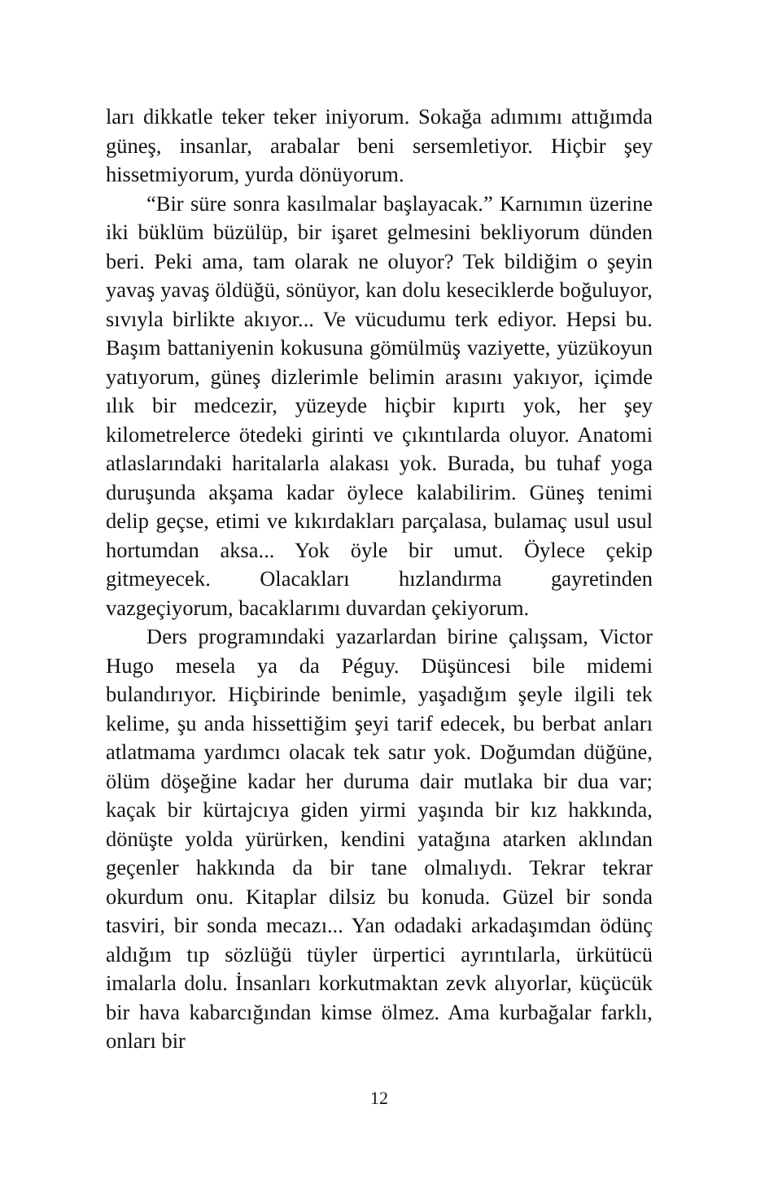ları dikkatle teker teker iniyorum. Sokağa adımımı attığımda güneş, insanlar, arabalar beni sersemletiyor. Hiçbir şey hissetmiyorum, yurda dönüyorum.
“Bir süre sonra kasılmalar başlayacak.” Karnımın üzerine iki büklüm büzülüp, bir işaret gelmesini bekliyorum dünden beri. Peki ama, tam olarak ne oluyor? Tek bildiğim o şeyin yavaş yavaş öldüğü, sönüyor, kan dolu keseciklerde boğuluyor, sıvıyla birlikte akıyor... Ve vücudumu terk ediyor. Hepsi bu. Başım battaniyenin kokusuna gömülmüş vaziyette, yüzükoyun yatıyorum, güneş dizlerimle belimin arasını yakıyor, içimde ılık bir medcezir, yüzeyde hiçbir kıpırtı yok, her şey kilometrelerce ötedeki girinti ve çıkıntılarda oluyor. Anatomi atlaslarındaki haritalarla alakası yok. Burada, bu tuhaf yoga duruşunda akşama kadar öylece kalabilirim. Güneş tenimi delip geçse, etimi ve kıkırdakları parçalasa, bulamaç usul usul hortumdan aksa... Yok öyle bir umut. Öylece çekip gitmeyecek. Olacakları hızlandırma gayretinden vazgeçiyorum, bacaklarımı duvardan çekiyorum.
Ders programındaki yazarlardan birine çalışsam, Victor Hugo mesela ya da Péguy. Düşüncesi bile midemi bulandırıyor. Hiçbirinde benimle, yaşadığım şeyle ilgili tek kelime, şu anda hissettiğim şeyi tarif edecek, bu berbat anları atlatmama yardımcı olacak tek satır yok. Doğumdan düğüne, ölüm döşeğine kadar her duruma dair mutlaka bir dua var; kaçak bir kürtajcıya giden yirmi yaşında bir kız hakkında, dönüşte yolda yürürken, kendini yatağına atarken aklından geçenler hakkında da bir tane olmalıydı. Tekrar tekrar okurdum onu. Kitaplar dilsiz bu konuda. Güzel bir sonda tasviri, bir sonda mecazı... Yan odadaki arkadaşımdan ödünç aldığım tıp sözlüğü tüyler ürpertici ayrıntılarla, ürkütücü imalarla dolu. İnsanları korkutmaktan zevk alıyorlar, küçücük bir hava kabarcığından kimse ölmez. Ama kurbağalar farklı, onları bir
12